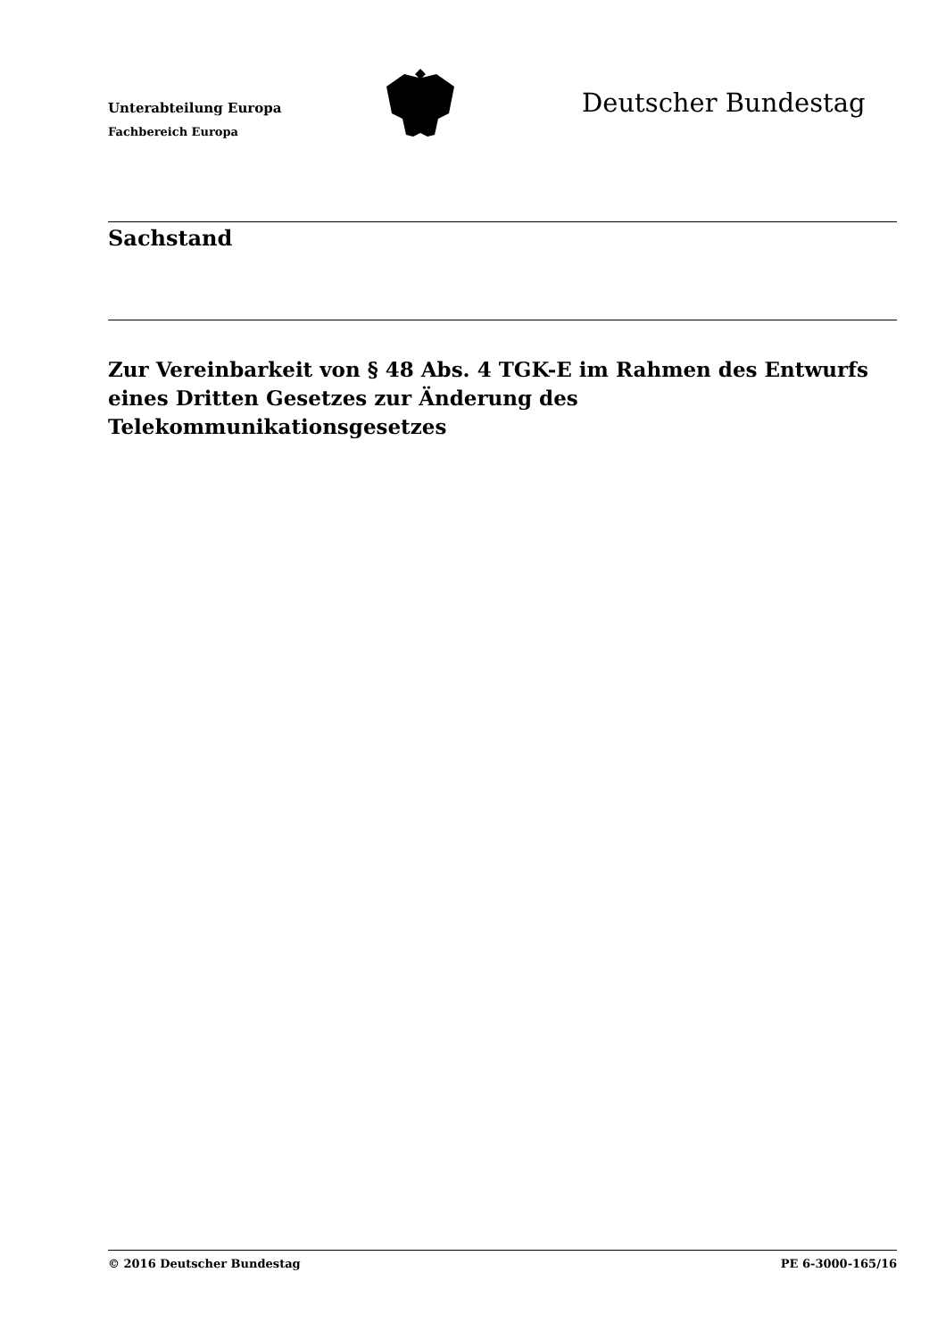Unterabteilung Europa
Fachbereich Europa
Deutscher Bundestag
Sachstand
Zur Vereinbarkeit von § 48 Abs. 4 TGK-E im Rahmen des Entwurfs eines Dritten Gesetzes zur Änderung des Telekommunikationsgesetzes
© 2016 Deutscher Bundestag PE 6-3000-165/16